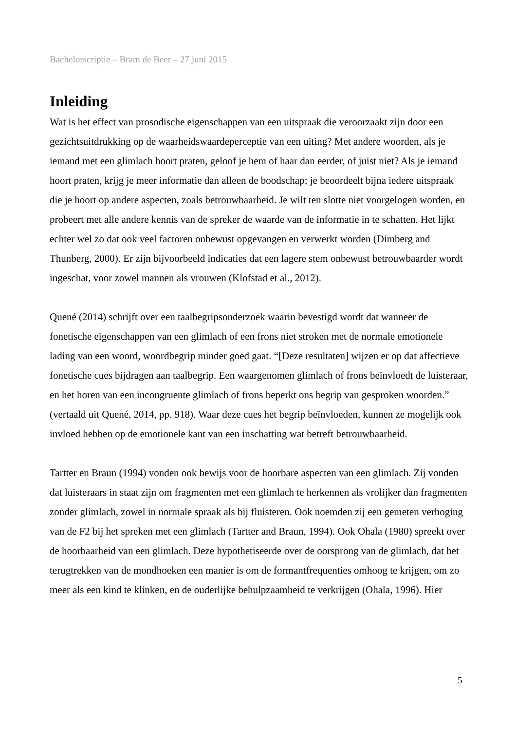Bachelorscriptie – Bram de Beer – 27 juni 2015
Inleiding
Wat is het effect van prosodische eigenschappen van een uitspraak die veroorzaakt zijn door een gezichtsuitdrukking op de waarheidswaardeperceptie van een uiting? Met andere woorden, als je iemand met een glimlach hoort praten, geloof je hem of haar dan eerder, of juist niet? Als je iemand hoort praten, krijg je meer informatie dan alleen de boodschap; je beoordeelt bijna iedere uitspraak die je hoort op andere aspecten, zoals betrouwbaarheid. Je wilt ten slotte niet voorgelogen worden, en probeert met alle andere kennis van de spreker de waarde van de informatie in te schatten. Het lijkt echter wel zo dat ook veel factoren onbewust opgevangen en verwerkt worden (Dimberg and Thunberg, 2000). Er zijn bijvoorbeeld indicaties dat een lagere stem onbewust betrouwbaarder wordt ingeschat, voor zowel mannen als vrouwen (Klofstad et al., 2012).
Quené (2014) schrijft over een taalbegripsonderzoek waarin bevestigd wordt dat wanneer de fonetische eigenschappen van een glimlach of een frons niet stroken met de normale emotionele lading van een woord, woordbegrip minder goed gaat. “[Deze resultaten] wijzen er op dat affectieve fonetische cues bijdragen aan taalbegrip. Een waargenomen glimlach of frons beïnvloedt de luisteraar, en het horen van een incongruente glimlach of frons beperkt ons begrip van gesproken woorden.” (vertaald uit Quené, 2014, pp. 918). Waar deze cues het begrip beïnvloeden, kunnen ze mogelijk ook invloed hebben op de emotionele kant van een inschatting wat betreft betrouwbaarheid.
Tartter en Braun (1994) vonden ook bewijs voor de hoorbare aspecten van een glimlach. Zij vonden dat luisteraars in staat zijn om fragmenten met een glimlach te herkennen als vrolijker dan fragmenten zonder glimlach, zowel in normale spraak als bij fluisteren. Ook noemden zij een gemeten verhoging van de F2 bij het spreken met een glimlach (Tartter and Braun, 1994). Ook Ohala (1980) spreekt over de hoorbaarheid van een glimlach. Deze hypothetiseerde over de oorsprong van de glimlach, dat het terugtrekken van de mondhoeken een manier is om de formantfrequenties omhoog te krijgen, om zo meer als een kind te klinken, en de ouderlijke behulpzaamheid te verkrijgen (Ohala, 1996). Hier
5